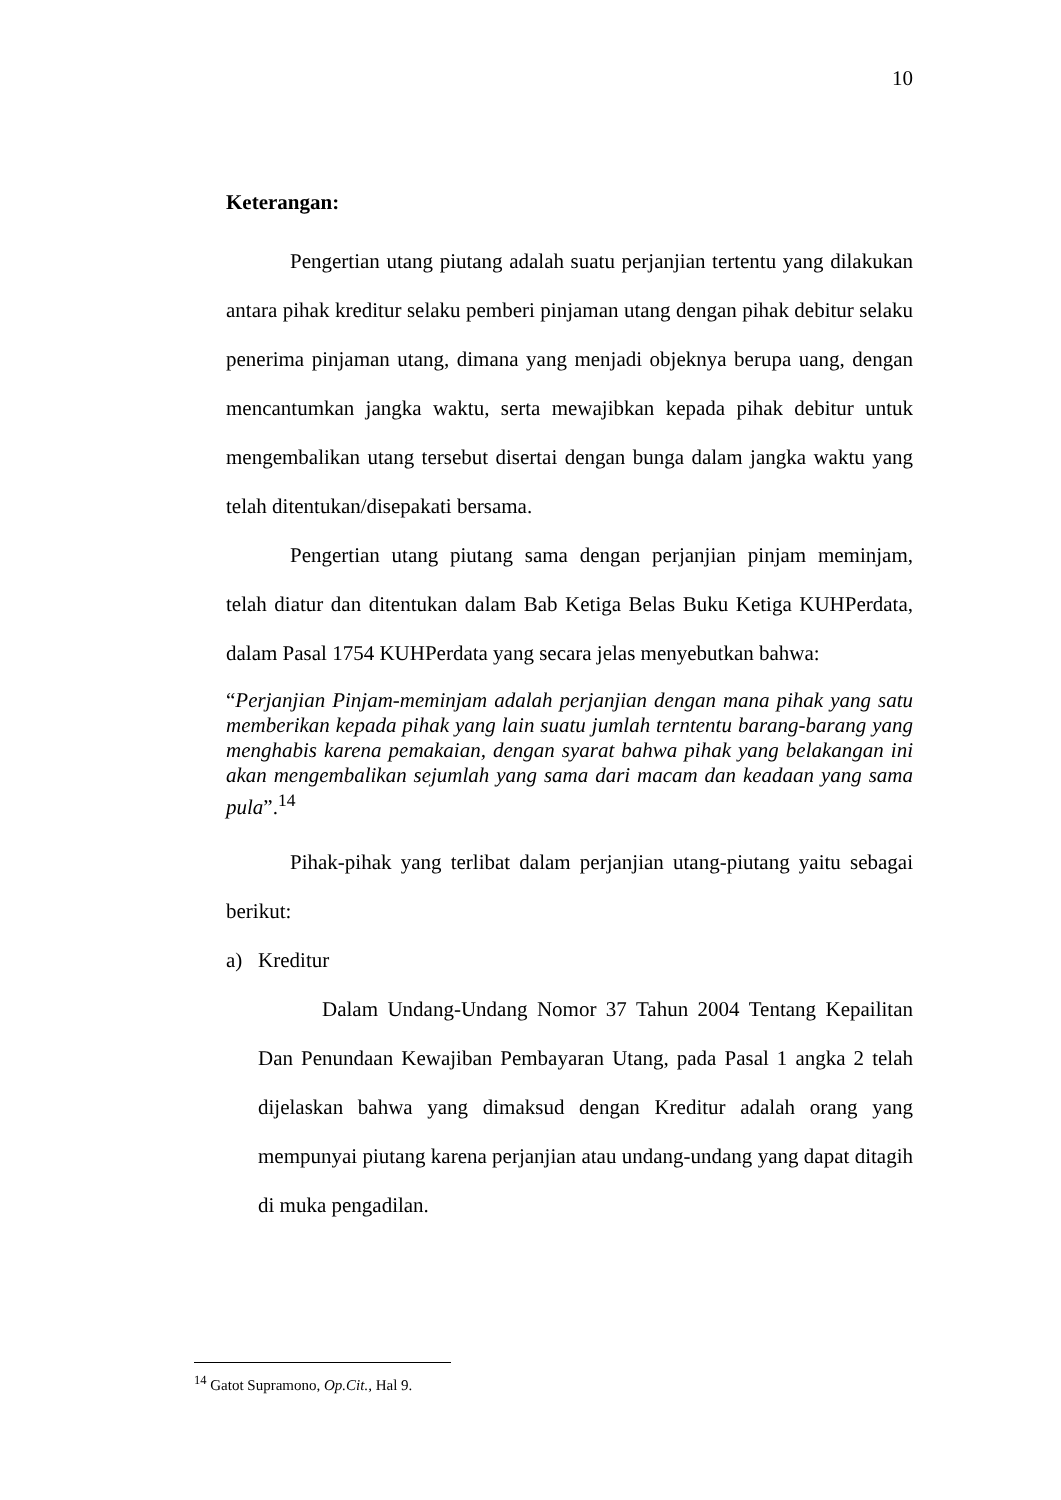10
Keterangan:
Pengertian utang piutang adalah suatu perjanjian tertentu yang dilakukan antara pihak kreditur selaku pemberi pinjaman utang dengan pihak debitur selaku penerima pinjaman utang, dimana yang menjadi objeknya berupa uang, dengan mencantumkan jangka waktu, serta mewajibkan kepada pihak debitur untuk mengembalikan utang tersebut disertai dengan bunga dalam jangka waktu yang telah ditentukan/disepakati bersama.
Pengertian utang piutang sama dengan perjanjian pinjam meminjam, telah diatur dan ditentukan dalam Bab Ketiga Belas Buku Ketiga KUHPerdata, dalam Pasal 1754 KUHPerdata yang secara jelas menyebutkan bahwa:
“Perjanjian Pinjam-meminjam adalah perjanjian dengan mana pihak yang satu memberikan kepada pihak yang lain suatu jumlah terntentu barang-barang yang menghabis karena pemakaian, dengan syarat bahwa pihak yang belakangan ini akan mengembalikan sejumlah yang sama dari macam dan keadaan yang sama pula”.<sup>14</sup>
Pihak-pihak yang terlibat dalam perjanjian utang-piutang yaitu sebagai berikut:
a) Kreditur
Dalam Undang-Undang Nomor 37 Tahun 2004 Tentang Kepailitan Dan Penundaan Kewajiban Pembayaran Utang, pada Pasal 1 angka 2 telah dijelaskan bahwa yang dimaksud dengan Kreditur adalah orang yang mempunyai piutang karena perjanjian atau undang-undang yang dapat ditagih di muka pengadilan.
<sup>14</sup> Gatot Supramono, Op.Cit., Hal 9.